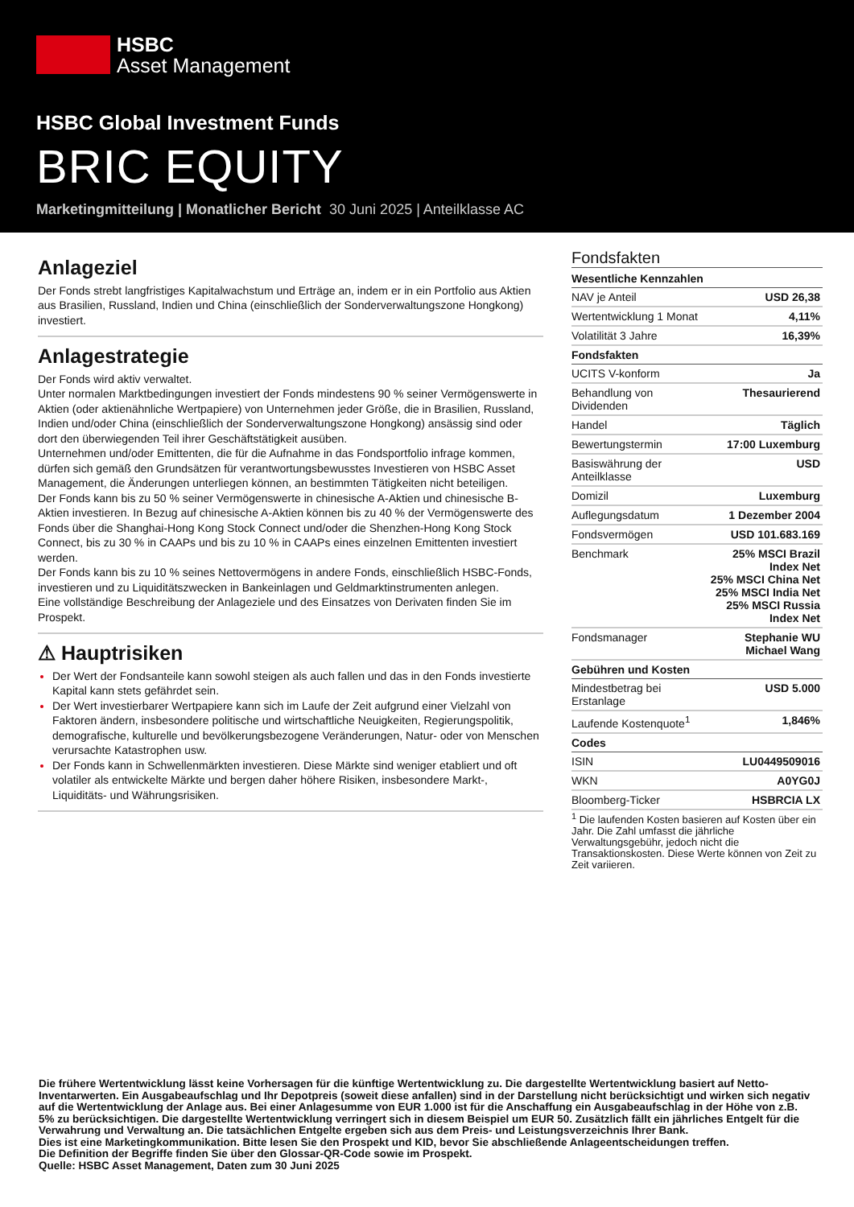HSBC
Asset Management
HSBC Global Investment Funds
BRIC EQUITY
Marketingmitteilung | Monatlicher Bericht 30 Juni 2025 | Anteilklasse AC
Anlageziel
Der Fonds strebt langfristiges Kapitalwachstum und Erträge an, indem er in ein Portfolio aus Aktien aus Brasilien, Russland, Indien und China (einschließlich der Sonderverwaltungszone Hongkong) investiert.
Anlagestrategie
Der Fonds wird aktiv verwaltet.
Unter normalen Marktbedingungen investiert der Fonds mindestens 90 % seiner Vermögenswerte in Aktien (oder aktienähnliche Wertpapiere) von Unternehmen jeder Größe, die in Brasilien, Russland, Indien und/oder China (einschließlich der Sonderverwaltungszone Hongkong) ansässig sind oder dort den überwiegenden Teil ihrer Geschäftstätigkeit ausüben.
Unternehmen und/oder Emittenten, die für die Aufnahme in das Fondsportfolio infrage kommen, dürfen sich gemäß den Grundsätzen für verantwortungsbewusstes Investieren von HSBC Asset Management, die Änderungen unterliegen können, an bestimmten Tätigkeiten nicht beteiligen.
Der Fonds kann bis zu 50 % seiner Vermögenswerte in chinesische A-Aktien und chinesische B-Aktien investieren. In Bezug auf chinesische A-Aktien können bis zu 40 % der Vermögenswerte des Fonds über die Shanghai-Hong Kong Stock Connect und/oder die Shenzhen-Hong Kong Stock Connect, bis zu 30 % in CAAPs und bis zu 10 % in CAAPs eines einzelnen Emittenten investiert werden.
Der Fonds kann bis zu 10 % seines Nettovermögens in andere Fonds, einschließlich HSBC-Fonds, investieren und zu Liquiditätszwecken in Bankeinlagen und Geldmarktinstrumenten anlegen.
Eine vollständige Beschreibung der Anlageziele und des Einsatzes von Derivaten finden Sie im Prospekt.
⚠ Hauptrisiken
Der Wert der Fondsanteile kann sowohl steigen als auch fallen und das in den Fonds investierte Kapital kann stets gefährdet sein.
Der Wert investierbarer Wertpapiere kann sich im Laufe der Zeit aufgrund einer Vielzahl von Faktoren ändern, insbesondere politische und wirtschaftliche Neuigkeiten, Regierungspolitik, demografische, kulturelle und bevölkerungsbezogene Veränderungen, Natur- oder von Menschen verursachte Katastrophen usw.
Der Fonds kann in Schwellenmärkten investieren. Diese Märkte sind weniger etabliert und oft volatiler als entwickelte Märkte und bergen daher höhere Risiken, insbesondere Markt-, Liquiditäts- und Währungsrisiken.
Fondsfakten
| Wesentliche Kennzahlen | |
| --- | --- |
| NAV je Anteil | USD 26,38 |
| Wertentwicklung 1 Monat | 4,11% |
| Volatilität 3 Jahre | 16,39% |
| Fondsfakten | |
| UCITS V-konform | Ja |
| Behandlung von Dividenden | Thesaurierend |
| Handel | Täglich |
| Bewertungstermin | 17:00 Luxemburg |
| Basiswährung der Anteilklasse | USD |
| Domizil | Luxemburg |
| Auflegungsdatum | 1 Dezember 2004 |
| Fondsvermögen | USD 101.683.169 |
| Benchmark | 25% MSCI Brazil Index Net 25% MSCI China Net 25% MSCI India Net 25% MSCI Russia Index Net |
| Fondsmanager | Stephanie WU Michael Wang |
| Gebühren und Kosten | |
| Mindestbetrag bei Erstanlage | USD 5.000 |
| Laufende Kostenquote<sup>1</sup> | 1,846% |
| Codes | |
| ISIN | LU0449509016 |
| WKN | A0YG0J |
| Bloomberg-Ticker | HSBRCIA LX |
<sup>1</sup> Die laufenden Kosten basieren auf Kosten über ein Jahr. Die Zahl umfasst die jährliche Verwaltungsgebühr, jedoch nicht die Transaktionskosten. Diese Werte können von Zeit zu Zeit variieren.
Die frühere Wertentwicklung lässt keine Vorhersagen für die künftige Wertentwicklung zu. Die dargestellte Wertentwicklung basiert auf Netto-Inventarwerten. Ein Ausgabeaufschlag und Ihr Depotpreis (soweit diese anfallen) sind in der Darstellung nicht berücksichtigt und wirken sich negativ auf die Wertentwicklung der Anlage aus. Bei einer Anlagesumme von EUR 1.000 ist für die Anschaffung ein Ausgabeaufschlag in der Höhe von z.B. 5% zu berücksichtigen. Die dargestellte Wertentwicklung verringert sich in diesem Beispiel um EUR 50. Zusätzlich fällt ein jährliches Entgelt für die Verwahrung und Verwaltung an. Die tatsächlichen Entgelte ergeben sich aus dem Preis- und Leistungsverzeichnis Ihrer Bank.
Dies ist eine Marketingkommunikation. Bitte lesen Sie den Prospekt und KID, bevor Sie abschließende Anlageentscheidungen treffen.
Die Definition der Begriffe finden Sie über den Glossar-QR-Code sowie im Prospekt.
Quelle: HSBC Asset Management, Daten zum 30 Juni 2025